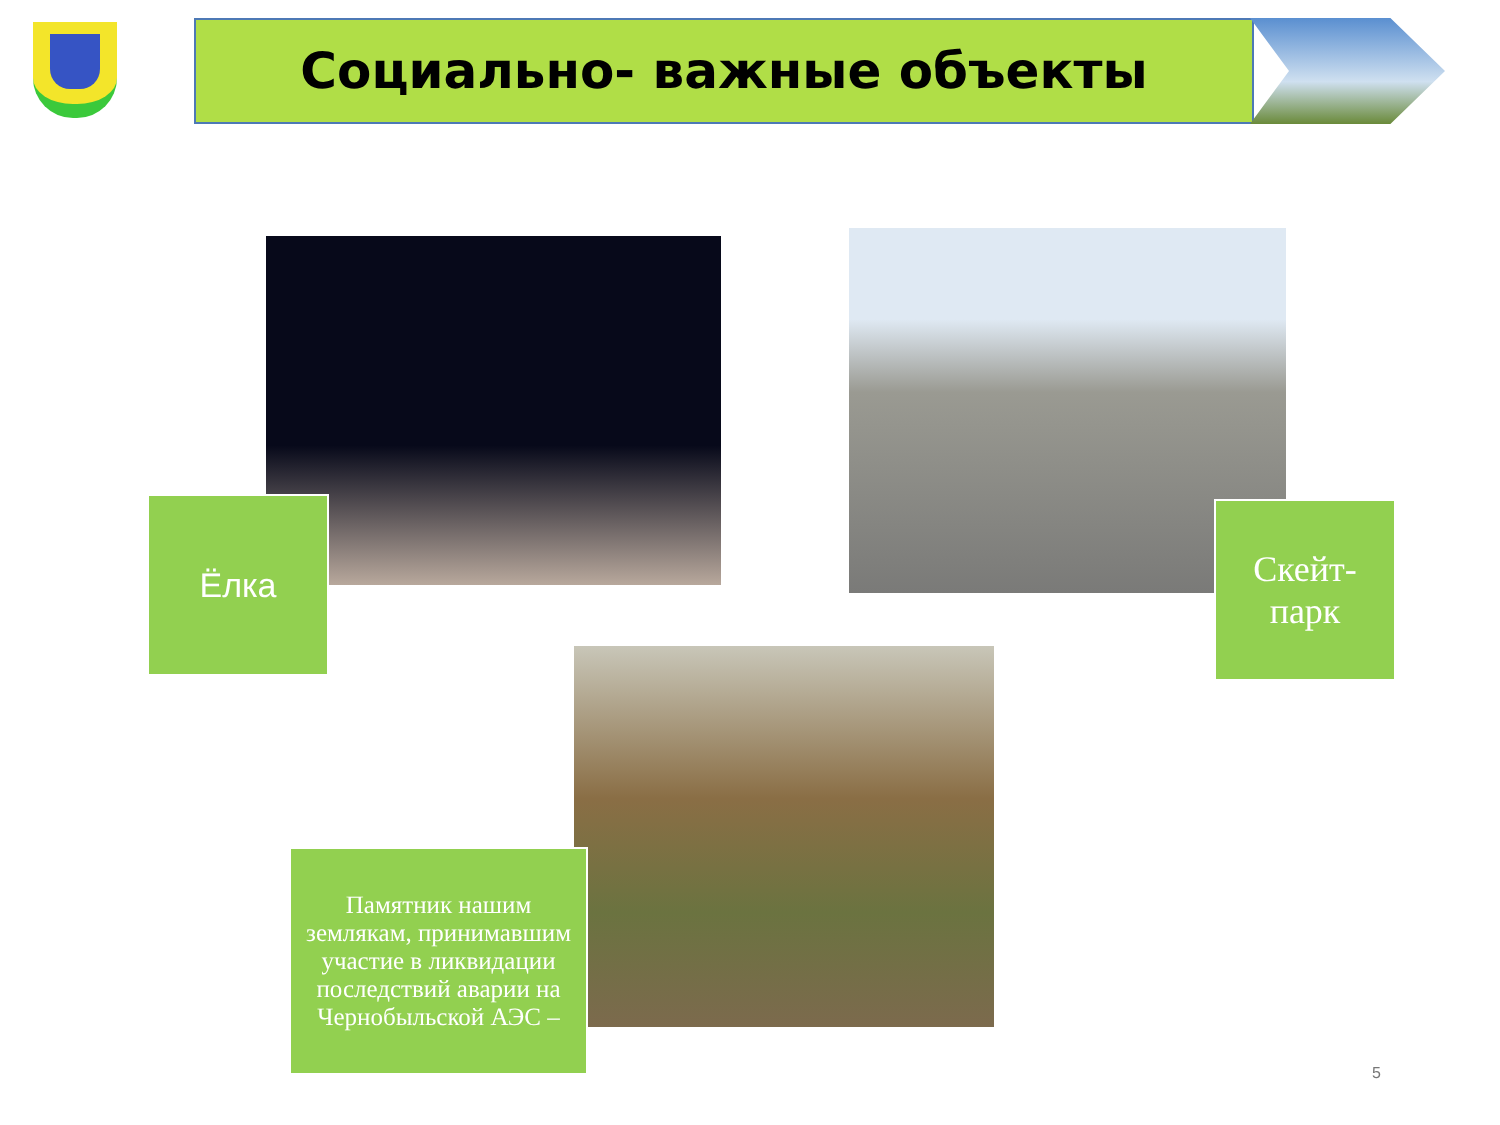Социально- важные объекты
Ёлка
Скейт-
парк
Памятник нашим землякам, принимавшим участие в ликвидации последствий аварии на Чернобыльской АЭС –
5